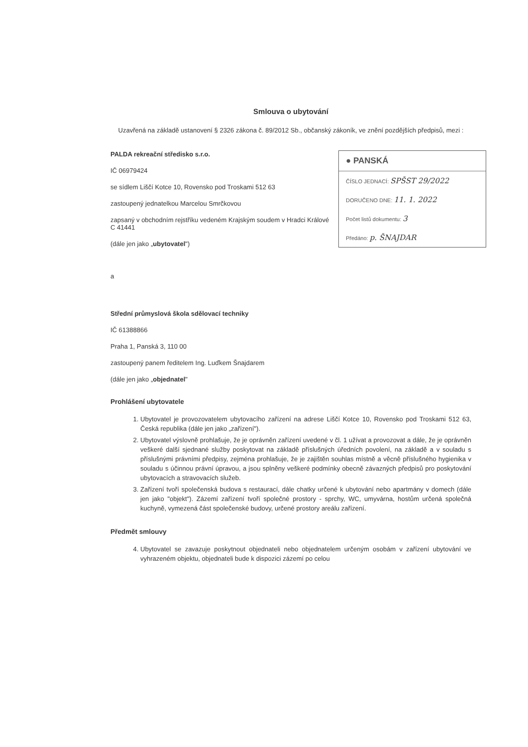Smlouva o ubytování
Uzavřená na základě ustanovení § 2326 zákona č. 89/2012 Sb., občanský zákoník, ve znění pozdějších předpisů, mezi :
● PANSKÁ
ČÍSLO JEDNACÍ: SPŠST 29/2022
DORUČENO DNE: 11. 1. 2022
Počet listů dokumentu: 3
Předáno: p. ŠNAJDAR
PALDA rekreační středisko s.r.o.
IČ 06979424
se sídlem Liščí Kotce 10, Rovensko pod Troskami 512 63
zastoupený jednatelkou Marcelou Smrčkovou
zapsaný v obchodním rejstříku vedeném Krajským soudem v Hradci Králové C 41441
(dále jen jako „ubytovatel")
a
Střední průmyslová škola sdělovací techniky
IČ 61388866
Praha 1, Panská 3, 110 00
zastoupený panem ředitelem Ing. Luďkem Šnajdarem
(dále jen jako „objednatel"
Prohlášení ubytovatele
1. Ubytovatel je provozovatelem ubytovacího zařízení na adrese Liščí Kotce 10, Rovensko pod Troskami 512 63, Česká republika (dále jen jako „zařízení").
2. Ubytovatel výslovně prohlašuje, že je oprávněn zařízení uvedené v čl. 1 užívat a provozovat a dále, že je oprávněn veškeré další sjednané služby poskytovat na základě příslušných úředních povolení, na základě a v souladu s příslušnými právními předpisy, zejména prohlašuje, že je zajištěn souhlas místně a věcně příslušného hygienika v souladu s účinnou právní úpravou, a jsou splněny veškeré podmínky obecně závazných předpisů pro poskytování ubytovacích a stravovacích služeb.
3. Zařízení tvoří společenská budova s restaurací, dále chatky určené k ubytování nebo apartmány v domech (dále jen jako "objekt"). Zázemí zařízení tvoří společné prostory - sprchy, WC, umyvárna, hostům určená společná kuchyně, vymezená část společenské budovy, určené prostory areálu zařízení.
Předmět smlouvy
4. Ubytovatel se zavazuje poskytnout objednateli nebo objednatelem určeným osobám v zařízení ubytování ve vyhrazeném objektu, objednateli bude k dispozici zázemí po celou